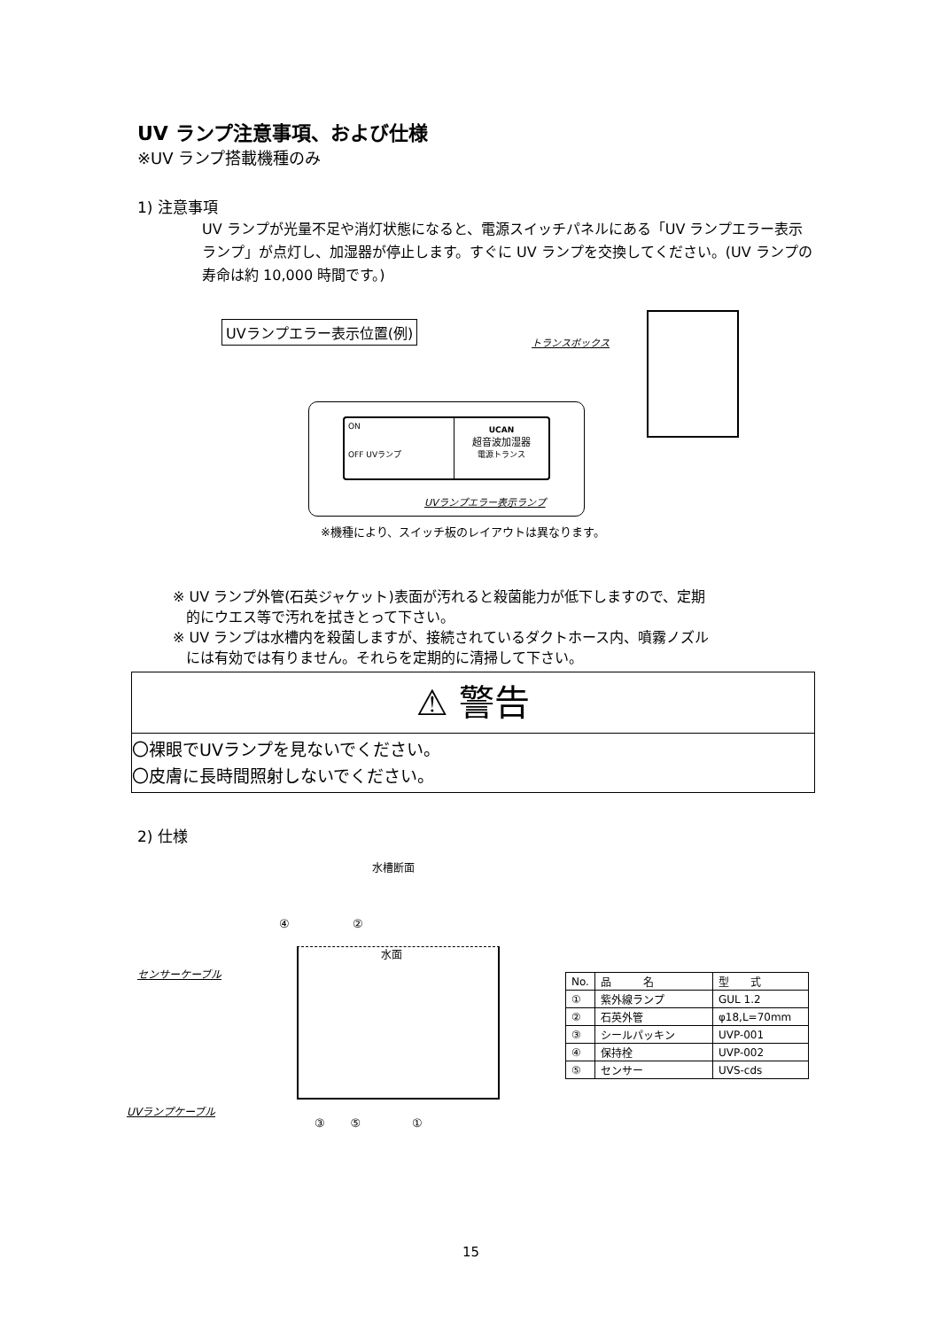UV ランプ注意事項、および仕様
※UV ランプ搭載機種のみ
1) 注意事項
UV ランプが光量不足や消灯状態になると、電源スイッチパネルにある「UV ランプエラー表示ランプ」が点灯し、加湿器が停止します。すぐに UV ランプを交換してください。(UV ランプの寿命は約 10,000 時間です。)
UVランプエラー表示位置(例)
トランスボックス
ON
OFF UVランプ
UCAN
超音波加湿器
電源トランス
UVランプエラー表示ランプ
※機種により、スイッチ板のレイアウトは異なります。
※ UV ランプ外管(石英ジャケット)表面が汚れると殺菌能力が低下しますので、定期
的にウエス等で汚れを拭きとって下さい。
※ UV ランプは水槽内を殺菌しますが、接続されているダクトホース内、噴霧ノズル
には有効では有りません。それらを定期的に清掃して下さい。
⚠ 警告
〇裸眼でUVランプを見ないでください。
〇皮膚に長時間照射しないでください。
2) 仕様
水槽断面
水面
センサーケーブル
UVランプケーブル
④ ②
③ ⑤ ①
| No. | 品 名 | 型 式 |
| --- | --- | --- |
| ① | 紫外線ランプ | GUL 1.2 |
| ② | 石英外管 | φ18,L=70mm |
| ③ | シールパッキン | UVP-001 |
| ④ | 保持栓 | UVP-002 |
| ⑤ | センサー | UVS-cds |
15